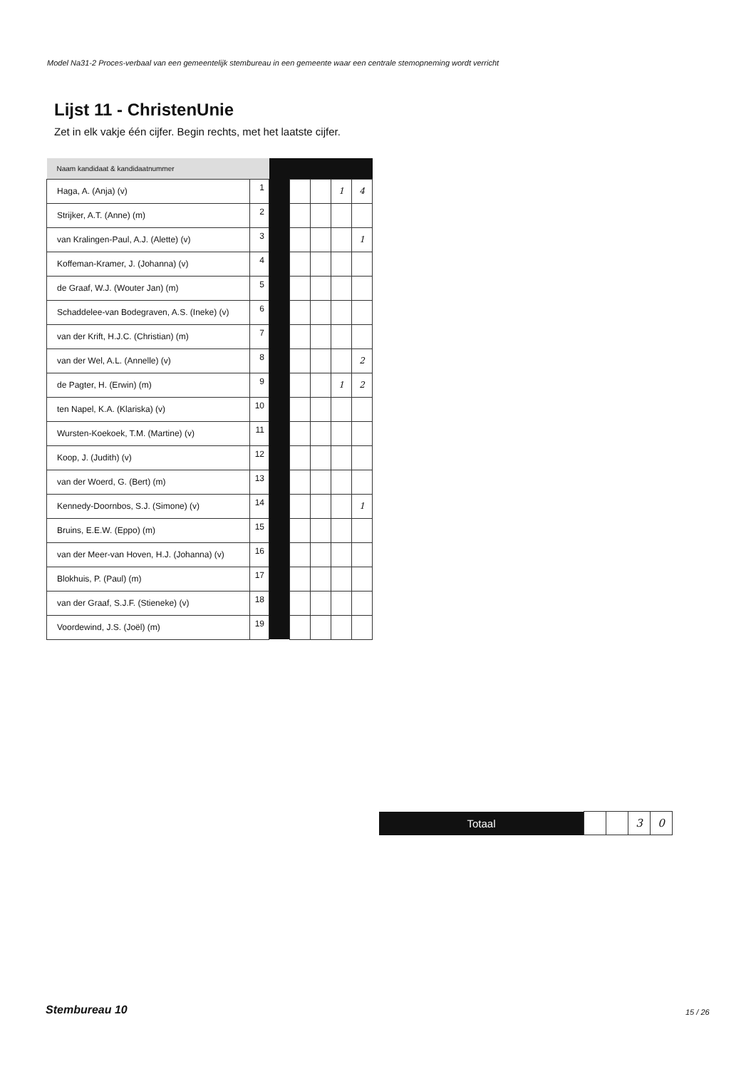Model Na31-2 Proces-verbaal van een gemeentelijk stembureau in een gemeente waar een centrale stemopneming wordt verricht
Lijst 11 - ChristenUnie
Zet in elk vakje één cijfer. Begin rechts, met het laatste cijfer.
| Naam kandidaat & kandidaatnummer | | | | | | |
| Haga, A. (Anja) (v) | 1 | | | | 1 | 4 |
| Strijker, A.T. (Anne) (m) | 2 | | | | | |
| van Kralingen-Paul, A.J. (Alette) (v) | 3 | | | | | 1 |
| Koffeman-Kramer, J. (Johanna) (v) | 4 | | | | | |
| de Graaf, W.J. (Wouter Jan) (m) | 5 | | | | | |
| Schaddelee-van Bodegraven, A.S. (Ineke) (v) | 6 | | | | | |
| van der Krift, H.J.C. (Christian) (m) | 7 | | | | | |
| van der Wel, A.L. (Annelle) (v) | 8 | | | | | 2 |
| de Pagter, H. (Erwin) (m) | 9 | | | | 1 | 2 |
| ten Napel, K.A. (Klariska) (v) | 10 | | | | | |
| Wursten-Koekoek, T.M. (Martine) (v) | 11 | | | | | |
| Koop, J. (Judith) (v) | 12 | | | | | |
| van der Woerd, G. (Bert) (m) | 13 | | | | | |
| Kennedy-Doornbos, S.J. (Simone) (v) | 14 | | | | | 1 |
| Bruins, E.E.W. (Eppo) (m) | 15 | | | | | |
| van der Meer-van Hoven, H.J. (Johanna) (v) | 16 | | | | | |
| Blokhuis, P. (Paul) (m) | 17 | | | | | |
| van der Graaf, S.J.F. (Stieneke) (v) | 18 | | | | | |
| Voordewind, J.S. (Joël) (m) | 19 | | | | | |
| Totaal | | | 3 | 0 |
Stembureau 10 15 / 26